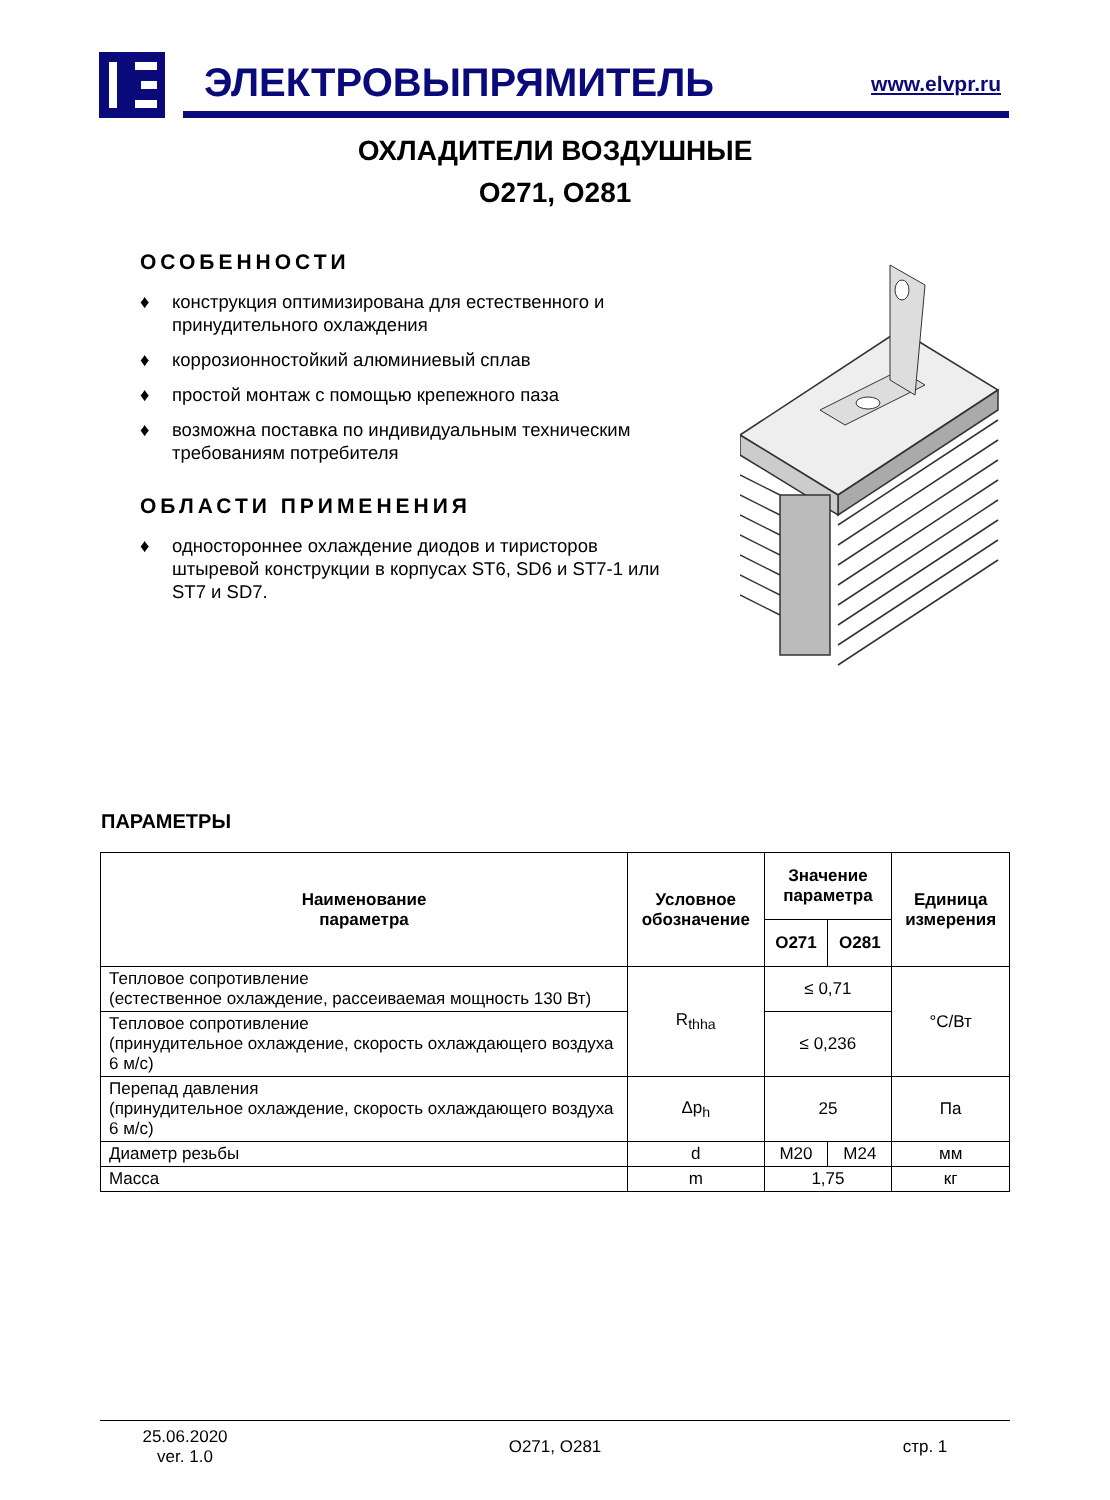ЭЛЕКТРОВЫПРЯМИТЕЛЬ www.elvpr.ru
ОХЛАДИТЕЛИ ВОЗДУШНЫЕ
О271, О281
ОСОБЕННОСТИ
♦ конструкция оптимизирована для естественного и принудительного охлаждения
♦ коррозионностойкий алюминиевый сплав
♦ простой монтаж с помощью крепежного паза
♦ возможна поставка по индивидуальным техническим требованиям потребителя
ОБЛАСТИ ПРИМЕНЕНИЯ
♦ одностороннее охлаждение диодов и тиристоров штыревой конструкции в корпусах ST6, SD6 и ST7-1 или ST7 и SD7.
ПАРАМЕТРЫ
| Наименование параметра | Условное обозначение | Значение параметра | | Единица измерения |
| --- | --- | --- | --- | --- |
| | | О271 | О281 | |
| Тепловое сопротивление (естественное охлаждение, рассеиваемая мощность 130 Вт) | R<sub>thha</sub> | ≤ 0,71 | | °C/Вт |
| Тепловое сопротивление (принудительное охлаждение, скорость охлаждающего воздуха 6 м/с) | | ≤ 0,236 | | |
| Перепад давления (принудительное охлаждение, скорость охлаждающего воздуха 6 м/с) | Δp<sub>h</sub> | 25 | | Па |
| Диаметр резьбы | d | М20 | М24 | мм |
| Масса | m | 1,75 | | кг |
25.06.2020
ver. 1.0
О271, О281 стр. 1